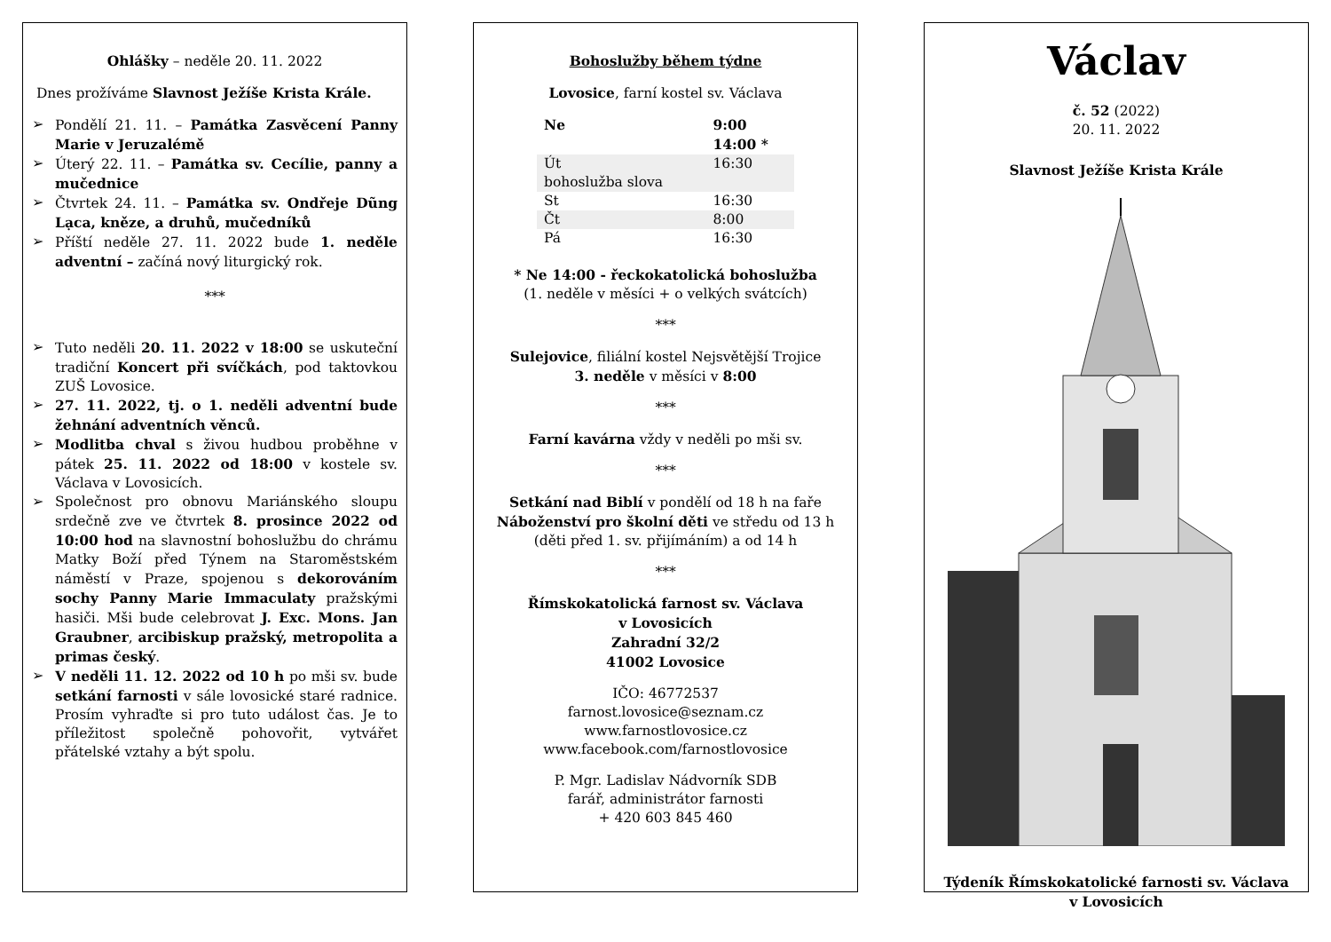Ohlášky – neděle 20. 11. 2022
Dnes prožíváme Slavnost Ježíše Krista Krále.
➢ Pondělí 21. 11. – Památka Zasvěcení Panny Marie v Jeruzalémě
➢ Úterý 22. 11. – Památka sv. Cecílie, panny a mučednice
➢ Čtvrtek 24. 11. – Památka sv. Ondřeje Dũng Lạca, kněze, a druhů, mučedníků
➢ Příští neděle 27. 11. 2022 bude 1. neděle adventní – začíná nový liturgický rok.
***
➢ Tuto neděli 20. 11. 2022 v 18:00 se uskuteční tradiční Koncert při svíčkách, pod taktovkou ZUŠ Lovosice.
➢ 27. 11. 2022, tj. o 1. neděli adventní bude žehnání adventních věnců.
➢ Modlitba chval s živou hudbou proběhne v pátek 25. 11. 2022 od 18:00 v kostele sv. Václava v Lovosicích.
➢ Společnost pro obnovu Mariánského sloupu srdečně zve ve čtvrtek 8. prosince 2022 od 10:00 hod na slavnostní bohoslužbu do chrámu Matky Boží před Týnem na Staroměstském náměstí v Praze, spojenou s dekorováním sochy Panny Marie Immaculaty pražskými hasiči. Mši bude celebrovat J. Exc. Mons. Jan Graubner, arcibiskup pražský, metropolita a primas český.
➢ V neděli 11. 12. 2022 od 10 h po mši sv. bude setkání farnosti v sále lovosické staré radnice. Prosím vyhraďte si pro tuto událost čas. Je to příležitost společně pohovořit, vytvářet přátelské vztahy a být spolu.
Bohoslužby během týdne
Lovosice, farní kostel sv. Václava
| Ne | 9:00 14:00 * |
| Út bohoslužba slova | 16:30 |
| St | 16:30 |
| Čt | 8:00 |
| Pá | 16:30 |
* Ne 14:00 - řeckokatolická bohoslužba
(1. neděle v měsíci + o velkých svátcích)
***
Sulejovice, filiální kostel Nejsvětější Trojice
3. neděle v měsíci v 8:00
***
Farní kavárna vždy v neděli po mši sv.
***
Setkání nad Biblí v pondělí od 18 h na faře
Náboženství pro školní děti ve středu od 13 h
(děti před 1. sv. přijímáním) a od 14 h
***
Římskokatolická farnost sv. Václava
v Lovosicích
Zahradní 32/2
41002 Lovosice
IČO: 46772537
farnost.lovosice@seznam.cz
www.farnostlovosice.cz
www.facebook.com/farnostlovosice
P. Mgr. Ladislav Nádvorník SDB
farář, administrátor farnosti
+ 420 603 845 460
Václav
č. 52 (2022)
20. 11. 2022
Slavnost Ježíše Krista Krále
Týdeník Římskokatolické farnosti sv. Václava
v Lovosicích